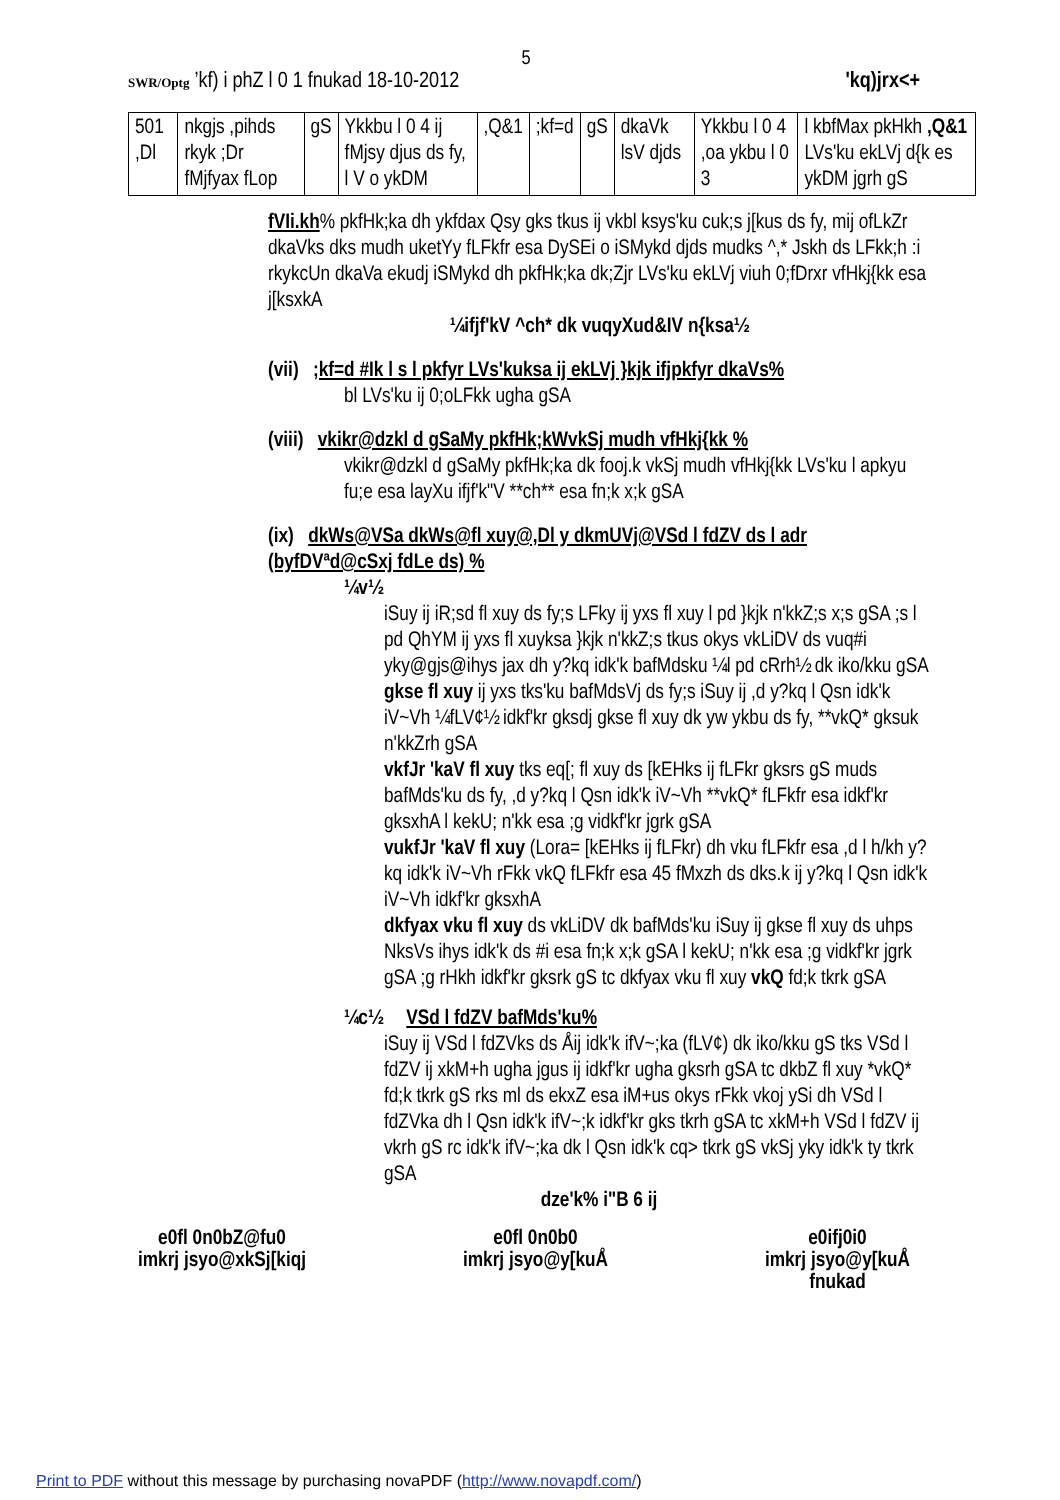5
SWR/Optg ’kf) i phZ l 0 1 fnukad 18-10-2012 'kq)jrx<+
| 501 ,Dl | nkgjs ,pihds rkyk ;Dr fMjfyax fLop | gS | Ykkbu l 0 4 ij fMjsy djus ds fy, l V o ykDM | ,Q&1 | ;kf=d | gS | dkaVk lsV djds | Ykkbu l 0 4 ,oa ykbu l 0 3 | l kbfMax pkHkh ,Q&1 LVs'ku ekLVj d{k es ykDM jgrh gS |
fVIi.kh% pkfHk;ka dh ykfdax Qsy gks tkus ij vkbl ksys'ku cuk;s j[kus ds fy, mij ofLkZr dkaVks dks mudh uketYy fLFkfr esa DySEi o iSMykd djds mudks ^,* Jskh ds LFkk;h :i rkykcUn dkaVa ekudj iSMykd dh pkfHk;ka dk;Zjr LVs'ku ekLVj viuh 0;fDrxr vfHkj{kk esa j[ksxkA
¼ifjf'kV ^ch* dk vuqyXud&IV n{ksa½
(vii) ;kf=d #Ik l s l pkfyr LVs'kuksa ij ekLVj }kjk ifjpkfyr dkaVs%
bl LVs'ku ij 0;oLFkk ugha gSA
(viii) vkikr@dzkl d gSaMy pkfHk;kWvkSj mudh vfHkj{kk %
vkikr@dzkl d gSaMy pkfHk;ka dk fooj.k vkSj mudh vfHkj{kk LVs'ku l apkyu fu;e esa layXu ifjf'k"V **ch** esa fn;k x;k gSA
(ix) dkWs@VSa dkWs@fl xuy@,Dl y dkmUVj@VSd l fdZV ds l adr (byfDVªd@cSxj fdLe ds) %
¼v½
iSuy ij iR;sd fl xuy ds fy;s LFky ij yxs fl xuy l pd }kjk n'kkZ;s x;s gSA ;s l pd QhYM ij yxs fl xuyksa }kjk n'kkZ;s tkus okys vkLiDV ds vuq#i yky@gjs@ihys jax dh y?kq idk'k bafMdsku ¼l pd cRrh½ dk iko/kku gSA
gkse fl xuy ij yxs tks'ku bafMdsVj ds fy;s iSuy ij ,d y?kq l Qsn idk'k iV~Vh ¼fLV¢½ idkf'kr gksdj gkse fl xuy dk yw ykbu ds fy, **vkQ* gksuk n'kkZrh gSA
vkfJr 'kaV fl xuy tks eq[; fl xuy ds [kEHks ij fLFkr gksrs gS muds bafMds'ku ds fy, ,d y?kq l Qsn idk'k iV~Vh **vkQ* fLFkfr esa idkf'kr gksxhA l kekU; n'kk esa ;g vidkf'kr jgrk gSA
vukfJr 'kaV fl xuy (Lora= [kEHks ij fLFkr) dh vku fLFkfr esa ,d l h/kh y?kq idk'k iV~Vh rFkk vkQ fLFkfr esa 45 fMxzh ds dks.k ij y?kq l Qsn idk'k iV~Vh idkf'kr gksxhA
dkfyax vku fl xuy ds vkLiDV dk bafMds'ku iSuy ij gkse fl xuy ds uhps NksVs ihys idk'k ds #i esa fn;k x;k gSA l kekU; n'kk esa ;g vidkf'kr jgrk gSA ;g rHkh idkf'kr gksrk gS tc dkfyax vku fl xuy vkQ fd;k tkrk gSA
¼c½ VSd l fdZV bafMds'ku%
iSuy ij VSd l fdZVks ds Åij idk'k ifV~;ka (fLV¢) dk iko/kku gS tks VSd l fdZV ij xkM+h ugha jgus ij idkf'kr ugha gksrh gSA tc dkbZ fl xuy *vkQ* fd;k tkrk gS rks ml ds ekxZ esa iM+us okys rFkk vkoj ySi dh VSd l fdZVka dh l Qsn idk'k ifV~;k idkf'kr gks tkrh gSA tc xkM+h VSd l fdZV ij vkrh gS rc idk'k ifV~;ka dk l Qsn idk'k cq> tkrk gS vkSj yky idk'k ty tkrk gSA
dze'k% i"B 6 ij
e0fl 0n0bZ@fu0
imkrj jsyo@xkSj[kiqj
e0fl 0n0b0
imkrj jsyo@y[kuÅ
e0ifj0i0
imkrj jsyo@y[kuÅ
fnukad
Print to PDF without this message by purchasing novaPDF (http://www.novapdf.com/)